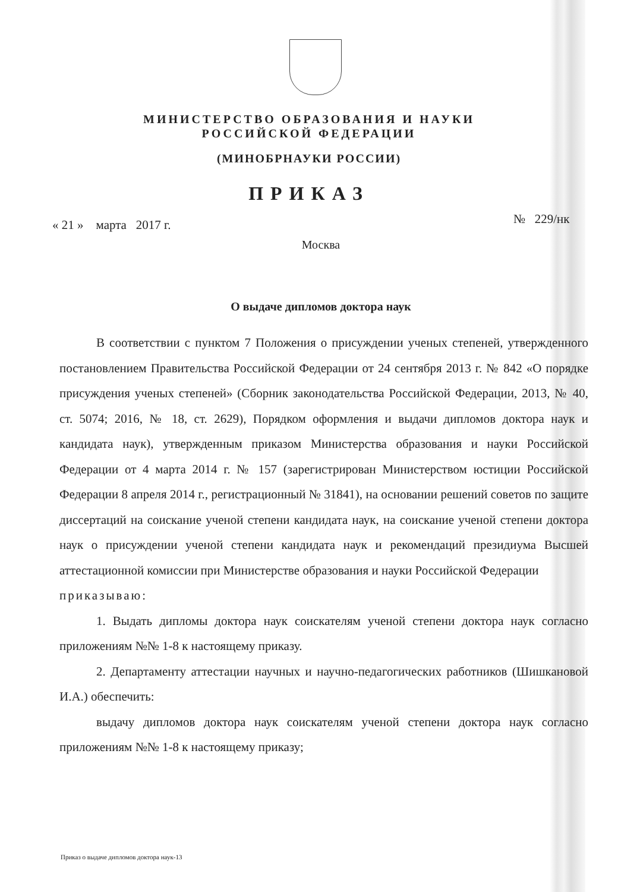МИНИСТЕРСТВО ОБРАЗОВАНИЯ И НАУКИ
РОССИЙСКОЙ ФЕДЕРАЦИИ
(МИНОБРНАУКИ РОССИИ)
ПРИКАЗ
« 21 » марта 2017 г. № 229/нк
Москва
О выдаче дипломов доктора наук
В соответствии с пунктом 7 Положения о присуждении ученых степеней, утвержденного постановлением Правительства Российской Федерации от 24 сентября 2013 г. № 842 «О порядке присуждения ученых степеней» (Сборник законодательства Российской Федерации, 2013, № 40, ст. 5074; 2016, № 18, ст. 2629), Порядком оформления и выдачи дипломов доктора наук и кандидата наук), утвержденным приказом Министерства образования и науки Российской Федерации от 4 марта 2014 г. № 157 (зарегистрирован Министерством юстиции Российской Федерации 8 апреля 2014 г., регистрационный № 31841), на основании решений советов по защите диссертаций на соискание ученой степени кандидата наук, на соискание ученой степени доктора наук о присуждении ученой степени кандидата наук и рекомендаций президиума Высшей аттестационной комиссии при Министерстве образования и науки Российской Федерации
приказываю:
1. Выдать дипломы доктора наук соискателям ученой степени доктора наук согласно приложениям №№ 1-8 к настоящему приказу.
2. Департаменту аттестации научных и научно-педагогических работников (Шишкановой И.А.) обеспечить:
выдачу дипломов доктора наук соискателям ученой степени доктора наук согласно приложениям №№ 1-8 к настоящему приказу;
Приказ о выдаче дипломов доктора наук-13